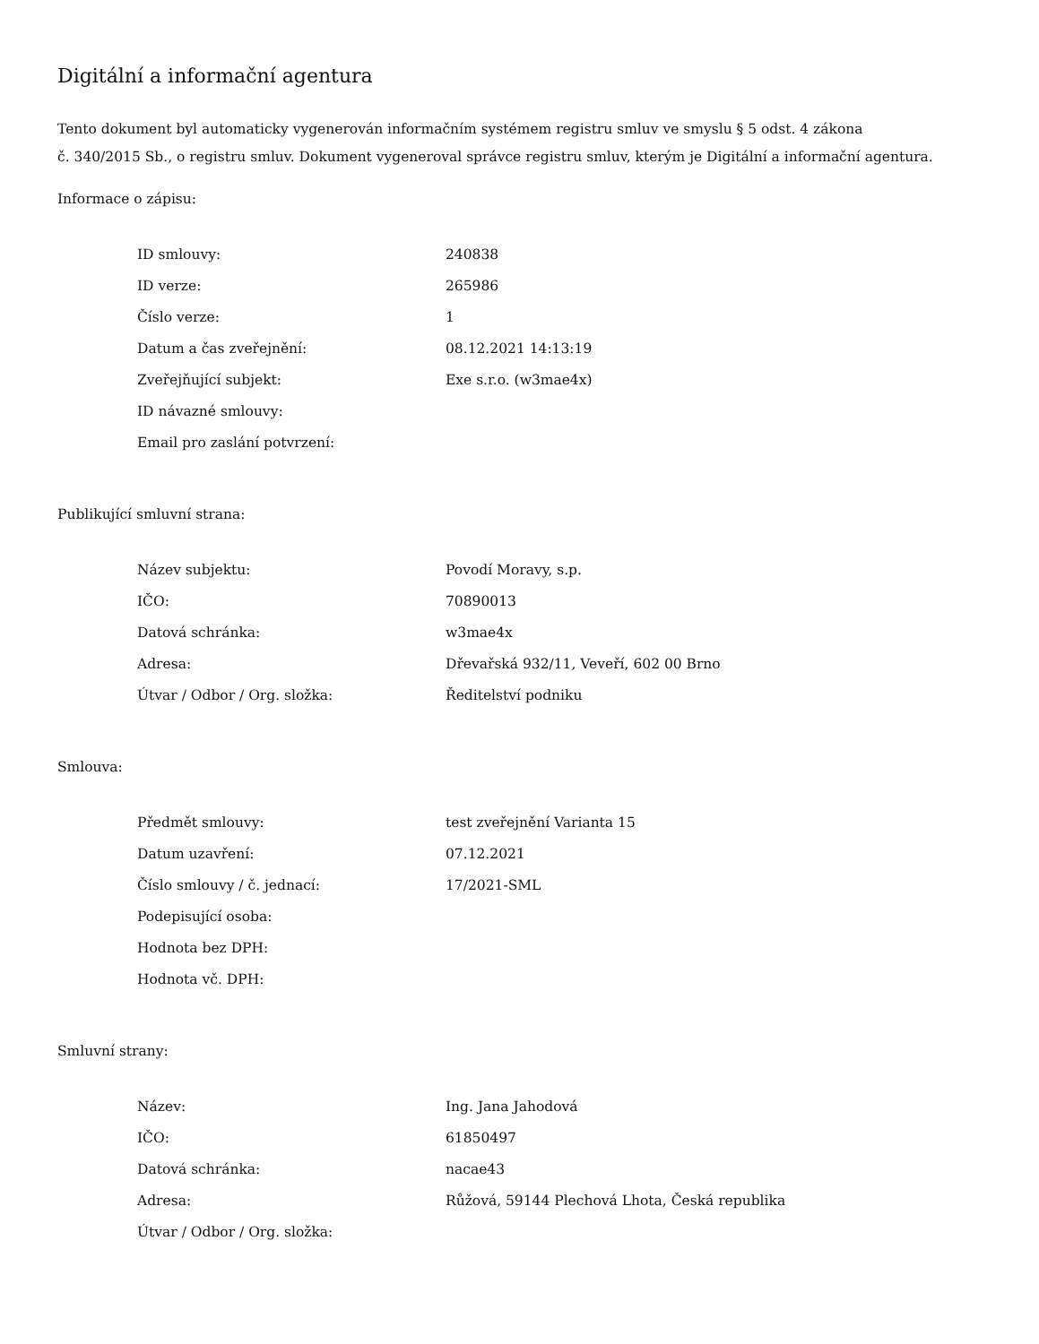Digitální a informační agentura
Tento dokument byl automaticky vygenerován informačním systémem registru smluv ve smyslu § 5 odst. 4 zákona
č. 340/2015 Sb., o registru smluv. Dokument vygeneroval správce registru smluv, kterým je Digitální a informační agentura.
Informace o zápisu:
| ID smlouvy: | 240838 |
| ID verze: | 265986 |
| Číslo verze: | 1 |
| Datum a čas zveřejnění: | 08.12.2021 14:13:19 |
| Zveřejňující subjekt: | Exe s.r.o. (w3mae4x) |
| ID návazné smlouvy: | |
| Email pro zaslání potvrzení: | |
Publikující smluvní strana:
| Název subjektu: | Povodí Moravy, s.p. |
| IČO: | 70890013 |
| Datová schránka: | w3mae4x |
| Adresa: | Dřevařská 932/11, Veveří, 602 00 Brno |
| Útvar / Odbor / Org. složka: | Ředitelství podniku |
Smlouva:
| Předmět smlouvy: | test zveřejnění Varianta 15 |
| Datum uzavření: | 07.12.2021 |
| Číslo smlouvy / č. jednací: | 17/2021-SML |
| Podepisující osoba: | |
| Hodnota bez DPH: | |
| Hodnota vč. DPH: | |
Smluvní strany:
| Název: | Ing. Jana Jahodová |
| IČO: | 61850497 |
| Datová schránka: | nacae43 |
| Adresa: | Růžová, 59144 Plechová Lhota, Česká republika |
| Útvar / Odbor / Org. složka: | |